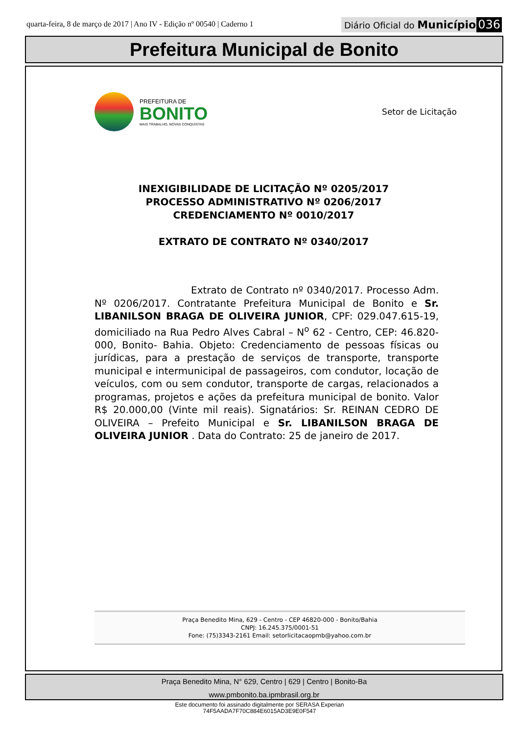quarta-feira, 8 de março de 2017 | Ano IV - Edição nº 00540 | Caderno 1
Diário Oficial do Município 036
Prefeitura Municipal de Bonito
PREFEITURA DE
BONITO
MAIS TRABALHO, NOVAS CONQUISTAS
Setor de Licitação
INEXIGIBILIDADE DE LICITAÇÃO Nº 0205/2017
PROCESSO ADMINISTRATIVO Nº 0206/2017
CREDENCIAMENTO Nº 0010/2017
EXTRATO DE CONTRATO Nº 0340/2017
Extrato de Contrato nº 0340/2017. Processo Adm. Nº 0206/2017. Contratante Prefeitura Municipal de Bonito e Sr. LIBANILSON BRAGA DE OLIVEIRA JUNIOR, CPF: 029.047.615-19, domiciliado na Rua Pedro Alves Cabral – N<sup>o</sup> 62 - Centro, CEP: 46.820-000, Bonito- Bahia. Objeto: Credenciamento de pessoas físicas ou jurídicas, para a prestação de serviços de transporte, transporte municipal e intermunicipal de passageiros, com condutor, locação de veículos, com ou sem condutor, transporte de cargas, relacionados a programas, projetos e ações da prefeitura municipal de bonito. Valor R$ 20.000,00 (Vinte mil reais). Signatários: Sr. REINAN CEDRO DE OLIVEIRA – Prefeito Municipal e Sr. LIBANILSON BRAGA DE OLIVEIRA JUNIOR . Data do Contrato: 25 de janeiro de 2017.
Praça Benedito Mina, 629 - Centro - CEP 46820-000 - Bonito/Bahia
CNPJ: 16.245.375/0001-51
Fone: (75)3343-2161 Email: setorlicitacaopmb@yahoo.com.br
Praça Benedito Mina, N° 629, Centro | 629 | Centro | Bonito-Ba
www.pmbonito.ba.ipmbrasil.org.br
Este documento foi assinado digitalmente por SERASA Experian
74F5AADA7F70C884E6015AD3E9E0F547